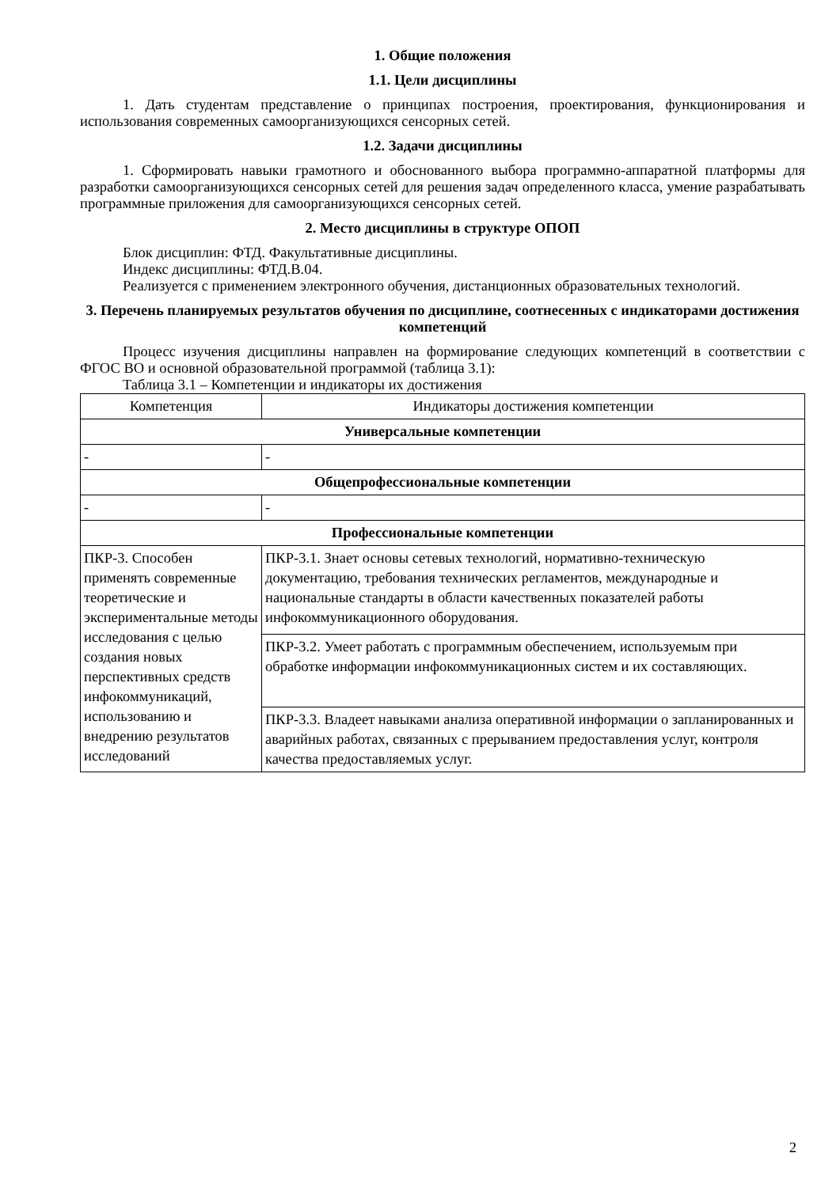1. Общие положения
1.1. Цели дисциплины
1. Дать студентам представление о принципах построения, проектирования, функционирования и использования современных самоорганизующихся сенсорных сетей.
1.2. Задачи дисциплины
1. Сформировать навыки грамотного и обоснованного выбора программно-аппаратной платформы для разработки самоорганизующихся сенсорных сетей для решения задач определенного класса, умение разрабатывать программные приложения для самоорганизующихся сенсорных сетей.
2. Место дисциплины в структуре ОПОП
Блок дисциплин: ФТД. Факультативные дисциплины.
Индекс дисциплины: ФТД.В.04.
Реализуется с применением электронного обучения, дистанционных образовательных технологий.
3. Перечень планируемых результатов обучения по дисциплине, соотнесенных с индикаторами достижения компетенций
Процесс изучения дисциплины направлен на формирование следующих компетенций в соответствии с ФГОС ВО и основной образовательной программой (таблица 3.1):
Таблица 3.1 – Компетенции и индикаторы их достижения
| Компетенция | Индикаторы достижения компетенции |
| --- | --- |
| Универсальные компетенции | |
| - | - |
| Общепрофессиональные компетенции | |
| - | - |
| Профессиональные компетенции | |
| ПКР-3. Способен применять современные теоретические и экспериментальные методы исследования с целью создания новых перспективных средств инфокоммуникаций, использованию и внедрению результатов исследований | ПКР-3.1. Знает основы сетевых технологий, нормативно-техническую документацию, требования технических регламентов, международные и национальные стандарты в области качественных показателей работы инфокоммуникационного оборудования. |
| | ПКР-3.2. Умеет работать с программным обеспечением, используемым при обработке информации инфокоммуникационных систем и их составляющих. |
| | ПКР-3.3. Владеет навыками анализа оперативной информации о запланированных и аварийных работах, связанных с прерыванием предоставления услуг, контроля качества предоставляемых услуг. |
2